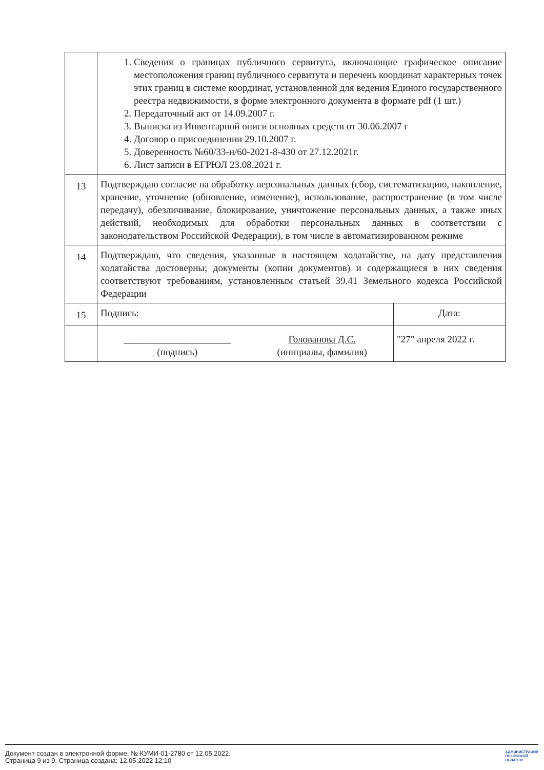| | 1. Сведения о границах публичного сервитута, включающие графическое описание местоположения границ публичного сервитута и перечень координат характерных точек этих границ в системе координат, установленной для ведения Единого государственного реестра недвижимости, в форме электронного документа в формате pdf (1 шт.) 2. Передаточный акт от 14.09.2007 г. 3. Выписка из Инвентарной описи основных средств от 30.06.2007 г 4. Договор о присоединении 29.10.2007 г. 5. Доверенность №60/33-н/60-2021-8-430 от 27.12.2021г. 6. Лист записи в ЕГРЮЛ 23.08.2021 г. | |
| 13 | Подтверждаю согласие на обработку персональных данных (сбор, систематизацию, накопление, хранение, уточнение (обновление, изменение), использование, распространение (в том числе передачу), обезличивание, блокирование, уничтожение персональных данных, а также иных действий, необходимых для обработки персональных данных в соответствии с законодательством Российской Федерации), в том числе в автоматизированном режиме | |
| 14 | Подтверждаю, что сведения, указанные в настоящем ходатайстве, на дату представления ходатайства достоверны; документы (копии документов) и содержащиеся в них сведения соответствуют требованиям, установленным статьей 39.41 Земельного кодекса Российской Федерации | |
| 15 | Подпись: | Дата: |
| | ______________________ (подпись) Голованова Д.С. (инициалы, фамилия) | "27" апреля 2022 г. |
Документ создан в электронной форме. № КУМИ-01-2780 от 12.05.2022.
Страница 9 из 9. Страница создана: 12.05.2022 12:10
АДМИНИСТРАЦИЯ
ПСКОВСКОЙ
ОБЛАСТИ